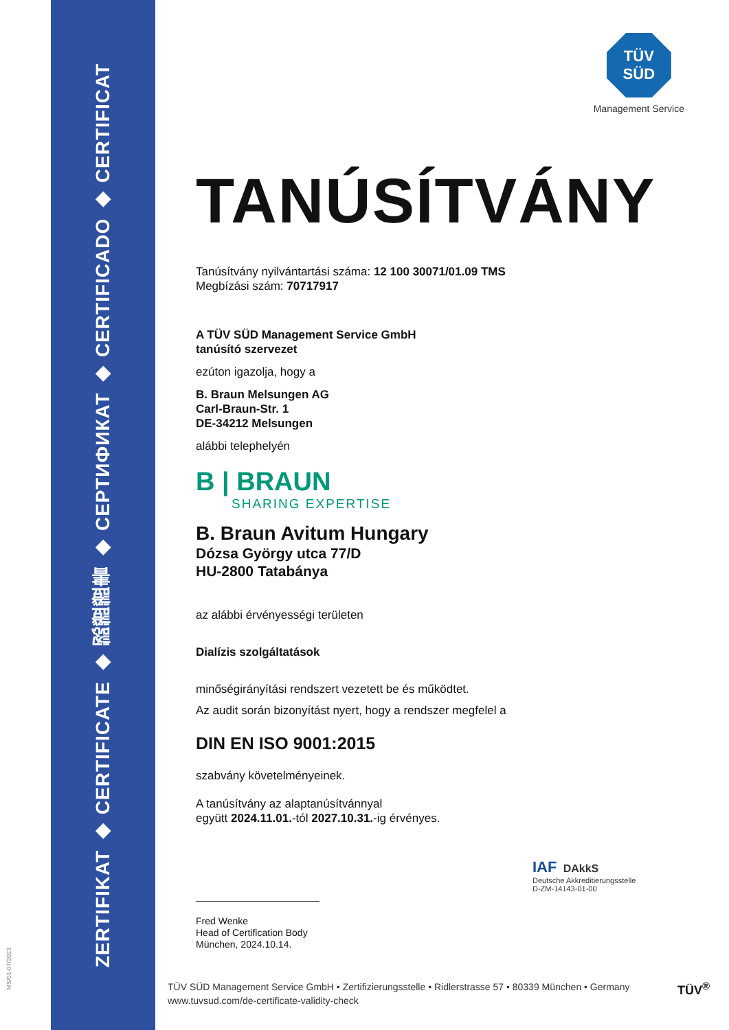ZERTIFIKAT ◆ CERTIFICATE ◆ 認證證書 ◆ СЕРТИФИКАТ ◆ CERTIFICADO ◆ CERTIFICAT
MS/01-07/2023
TÜV
SÜD
Management Service
TANÚSÍTVÁNY
Tanúsítvány nyilvántartási száma: 12 100 30071/01.09 TMS
Megbízási szám: 70717917
A TÜV SÜD Management Service GmbH
tanúsító szervezet
ezúton igazolja, hogy a
B. Braun Melsungen AG
Carl-Braun-Str. 1
DE-34212 Melsungen
alábbi telephelyén
B | BRAUN
SHARING EXPERTISE
B. Braun Avitum Hungary
Dózsa György utca 77/D
HU-2800 Tatabánya
az alábbi érvényességi területen
Dialízis szolgáltatások
minőségirányítási rendszert vezetett be és működtet.
Az audit során bizonyítást nyert, hogy a rendszer megfelel a
DIN EN ISO 9001:2015
szabvány követelményeinek.
A tanúsítvány az alaptanúsítvánnyal
együtt 2024.11.01.-tól 2027.10.31.-ig érvényes.
Fred Wenke
Head of Certification Body
München, 2024.10.14.
IAF DAkkS
Deutsche Akkreditierungsstelle
D-ZM-14143-01-00
TÜV SÜD Management Service GmbH • Zertifizierungsstelle • Ridlerstrasse 57 • 80339 München • Germany
www.tuvsud.com/de-certificate-validity-check
TÜV<sup>®</sup>